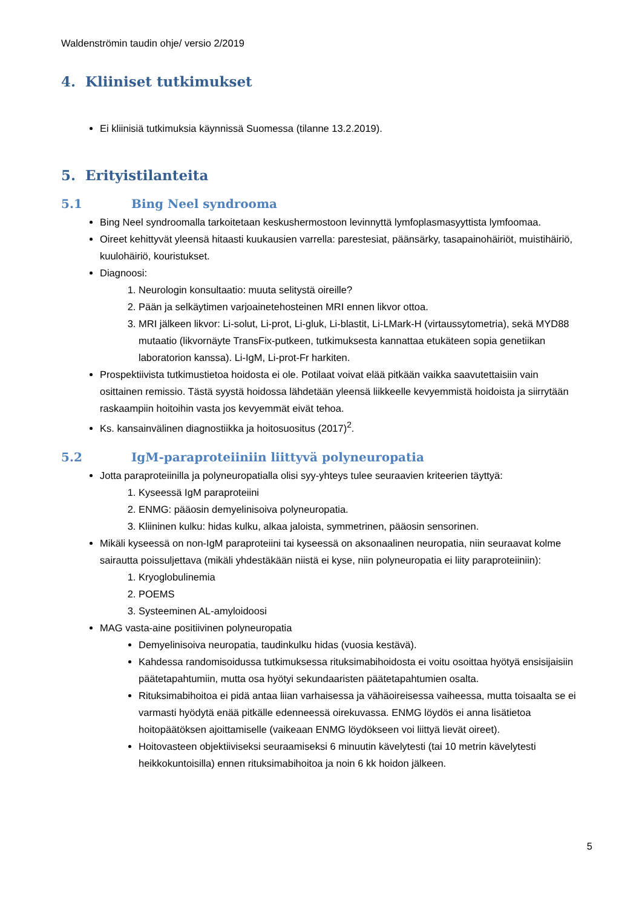Waldenströmin taudin ohje/ versio 2/2019
4. Kliiniset tutkimukset
Ei kliinisiä tutkimuksia käynnissä Suomessa (tilanne 13.2.2019).
5. Erityistilanteita
5.1 Bing Neel syndrooma
Bing Neel syndroomalla tarkoitetaan keskushermostoon levinnyttä lymfoplasmasyyttista lymfoomaa.
Oireet kehittyvät yleensä hitaasti kuukausien varrella: parestesiat, päänsärky, tasapainohäiriöt, muistihäiriö, kuulohäiriö, kouristukset.
Diagnoosi:
1. Neurologin konsultaatio: muuta selitystä oireille?
2. Pään ja selkäytimen varjoainetehosteinen MRI ennen likvor ottoa.
3. MRI jälkeen likvor: Li-solut, Li-prot, Li-gluk, Li-blastit, Li-LMark-H (virtaussytometria), sekä MYD88 mutaatio (likvornäyte TransFix-putkeen, tutkimuksesta kannattaa etukäteen sopia genetiikan laboratorion kanssa). Li-IgM, Li-prot-Fr harkiten.
Prospektiivista tutkimustietoa hoidosta ei ole. Potilaat voivat elää pitkään vaikka saavutettaisiin vain osittainen remissio. Tästä syystä hoidossa lähdetään yleensä liikkeelle kevyemmistä hoidoista ja siirrytään raskaampiin hoitoihin vasta jos kevyemmät eivät tehoa.
Ks. kansainvälinen diagnostiikka ja hoitosuositus (2017)<sup>2</sup>.
5.2 IgM-paraproteiiniin liittyvä polyneuropatia
Jotta paraproteiinilla ja polyneuropatialla olisi syy-yhteys tulee seuraavien kriteerien täyttyä:
1. Kyseessä IgM paraproteiini
2. ENMG: pääosin demyelinisoiva polyneuropatia.
3. Kliininen kulku: hidas kulku, alkaa jaloista, symmetrinen, pääosin sensorinen.
Mikäli kyseessä on non-IgM paraproteiini tai kyseessä on aksonaalinen neuropatia, niin seuraavat kolme sairautta poissuljettava (mikäli yhdestäkään niistä ei kyse, niin polyneuropatia ei liity paraproteiiniin):
1. Kryoglobulinemia
2. POEMS
3. Systeeminen AL-amyloidoosi
MAG vasta-aine positiivinen polyneuropatia
Demyelinisoiva neuropatia, taudinkulku hidas (vuosia kestävä).
Kahdessa randomisoidussa tutkimuksessa rituksimabihoidosta ei voitu osoittaa hyötyä ensisijaisiin päätetapahtumiin, mutta osa hyötyi sekundaaristen päätetapahtumien osalta.
Rituksimabihoitoa ei pidä antaa liian varhaisessa ja vähäoireisessa vaiheessa, mutta toisaalta se ei varmasti hyödytä enää pitkälle edenneessä oirekuvassa. ENMG löydös ei anna lisätietoa hoitopäätöksen ajoittamiselle (vaikeaan ENMG löydökseen voi liittyä lievät oireet).
Hoitovasteen objektiiviseksi seuraamiseksi 6 minuutin kävelytesti (tai 10 metrin kävelytesti heikkokuntoisilla) ennen rituksimabihoitoa ja noin 6 kk hoidon jälkeen.
5